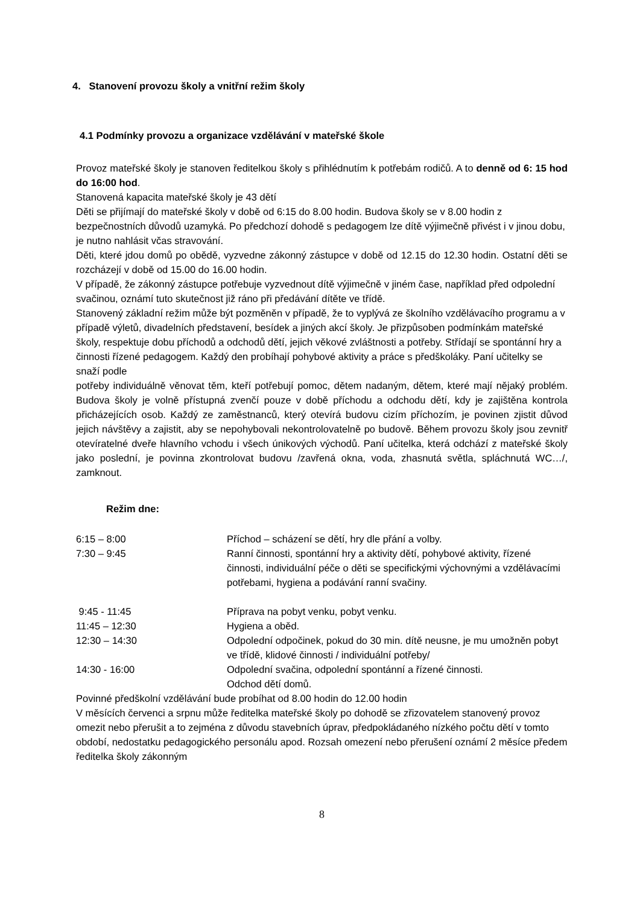4. Stanovení provozu školy a vnitřní režim školy
4.1 Podmínky provozu a organizace vzdělávání v mateřské škole
Provoz mateřské školy je stanoven ředitelkou školy s přihlédnutím k potřebám rodičů. A to denně od 6: 15 hod do 16:00 hod.
Stanovená kapacita mateřské školy je 43 dětí
Děti se přijímají do mateřské školy v době od 6:15 do 8.00 hodin. Budova školy se v 8.00 hodin z bezpečnostních důvodů uzamyká. Po předchozí dohodě s pedagogem lze dítě výjimečně přivést i v jinou dobu, je nutno nahlásit včas stravování.
Děti, které jdou domů po obědě, vyzvedne zákonný zástupce v době od 12.15 do 12.30 hodin. Ostatní děti se rozcházejí v době od 15.00 do 16.00 hodin.
V případě, že zákonný zástupce potřebuje vyzvednout dítě výjimečně v jiném čase, například před odpolední svačinou, oznámí tuto skutečnost již ráno při předávání dítěte ve třídě.
Stanovený základní režim může být pozměněn v případě, že to vyplývá ze školního vzdělávacího programu a v případě výletů, divadelních představení, besídek a jiných akcí školy. Je přizpůsoben podmínkám mateřské školy, respektuje dobu příchodů a odchodů dětí, jejich věkové zvláštnosti a potřeby. Střídají se spontánní hry a činnosti řízené pedagogem. Každý den probíhají pohybové aktivity a práce s předškoláky. Paní učitelky se snaží podle
potřeby individuálně věnovat těm, kteří potřebují pomoc, dětem nadaným, dětem, které mají nějaký problém. Budova školy je volně přístupná zvenčí pouze v době příchodu a odchodu dětí, kdy je zajištěna kontrola přicházejících osob. Každý ze zaměstnanců, který otevírá budovu cizím příchozím, je povinen zjistit důvod jejich návštěvy a zajistit, aby se nepohybovali nekontrolovatelně po budově. Během provozu školy jsou zevnitř otevíratelné dveře hlavního vchodu i všech únikových východů. Paní učitelka, která odchází z mateřské školy jako poslední, je povinna zkontrolovat budovu /zavřená okna, voda, zhasnutá světla, spláchnutá WC…/, zamknout.
Režim dne:
| 6:15 – 8:00 | Příchod – scházení se dětí, hry dle přání a volby. |
| 7:30 – 9:45 | Ranní činnosti, spontánní hry a aktivity dětí, pohybové aktivity, řízené činnosti, individuální péče o děti se specifickými výchovnými a vzdělávacími potřebami, hygiena a podávání ranní svačiny. |
| 9:45 - 11:45 | Příprava na pobyt venku, pobyt venku. |
| 11:45 – 12:30 | Hygiena a oběd. |
| 12:30 – 14:30 | Odpolední odpočinek, pokud do 30 min. dítě neusne, je mu umožněn pobyt ve třídě, klidové činnosti / individuální potřeby/ |
| 14:30 - 16:00 | Odpolední svačina, odpolední spontánní a řízené činnosti. Odchod dětí domů. |
Povinné předškolní vzdělávání bude probíhat od 8.00 hodin do 12.00 hodin
V měsících červenci a srpnu může ředitelka mateřské školy po dohodě se zřizovatelem stanovený provoz omezit nebo přerušit a to zejména z důvodu stavebních úprav, předpokládaného nízkého počtu dětí v tomto období, nedostatku pedagogického personálu apod. Rozsah omezení nebo přerušení oznámí 2 měsíce předem ředitelka školy zákonným
8